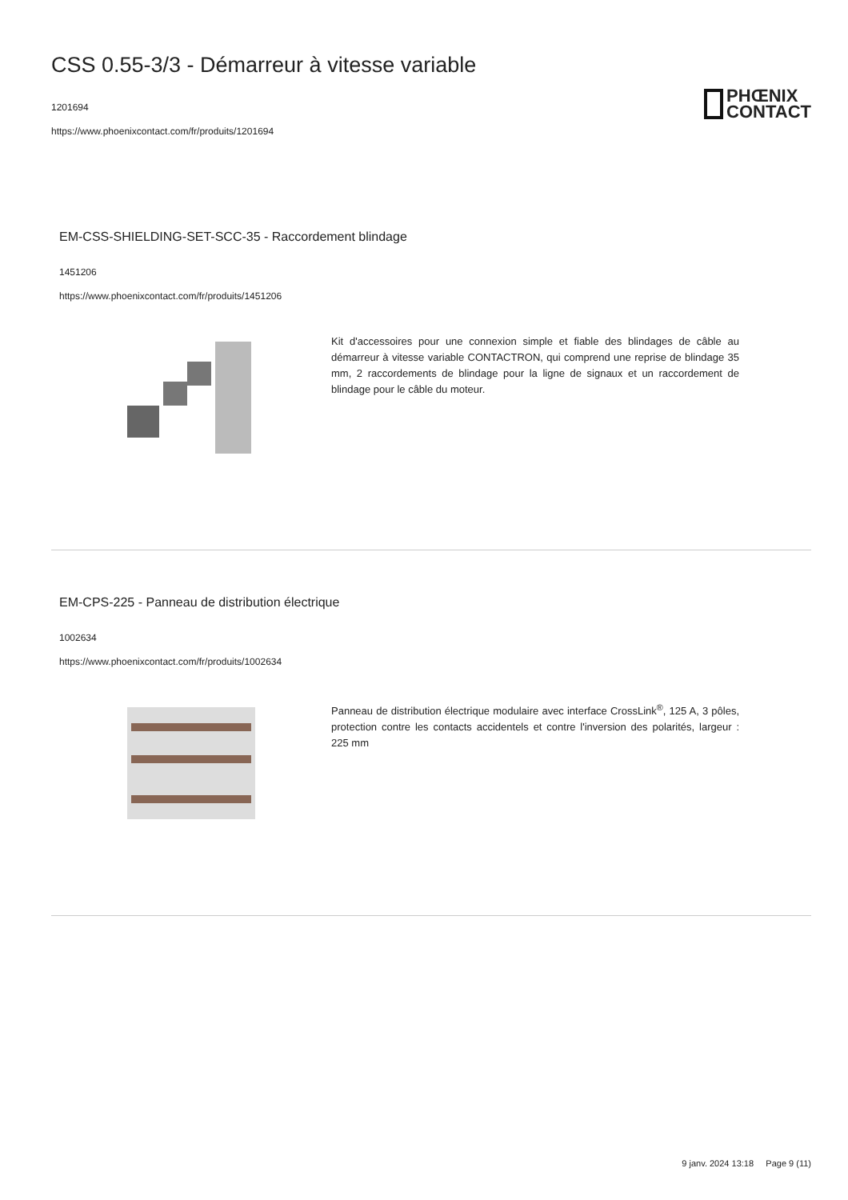CSS 0.55-3/3 - Démarreur à vitesse variable
1201694
https://www.phoenixcontact.com/fr/produits/1201694
PHŒNIX
CONTACT
EM-CSS-SHIELDING-SET-SCC-35 - Raccordement blindage
1451206
https://www.phoenixcontact.com/fr/produits/1451206
Kit d'accessoires pour une connexion simple et fiable des blindages de câble au démarreur à vitesse variable CONTACTRON, qui comprend une reprise de blindage 35 mm, 2 raccordements de blindage pour la ligne de signaux et un raccordement de blindage pour le câble du moteur.
EM-CPS-225 - Panneau de distribution électrique
1002634
https://www.phoenixcontact.com/fr/produits/1002634
Panneau de distribution électrique modulaire avec interface CrossLink<sup>®</sup>, 125 A, 3 pôles, protection contre les contacts accidentels et contre l'inversion des polarités, largeur : 225 mm
9 janv. 2024 13:18 Page 9 (11)